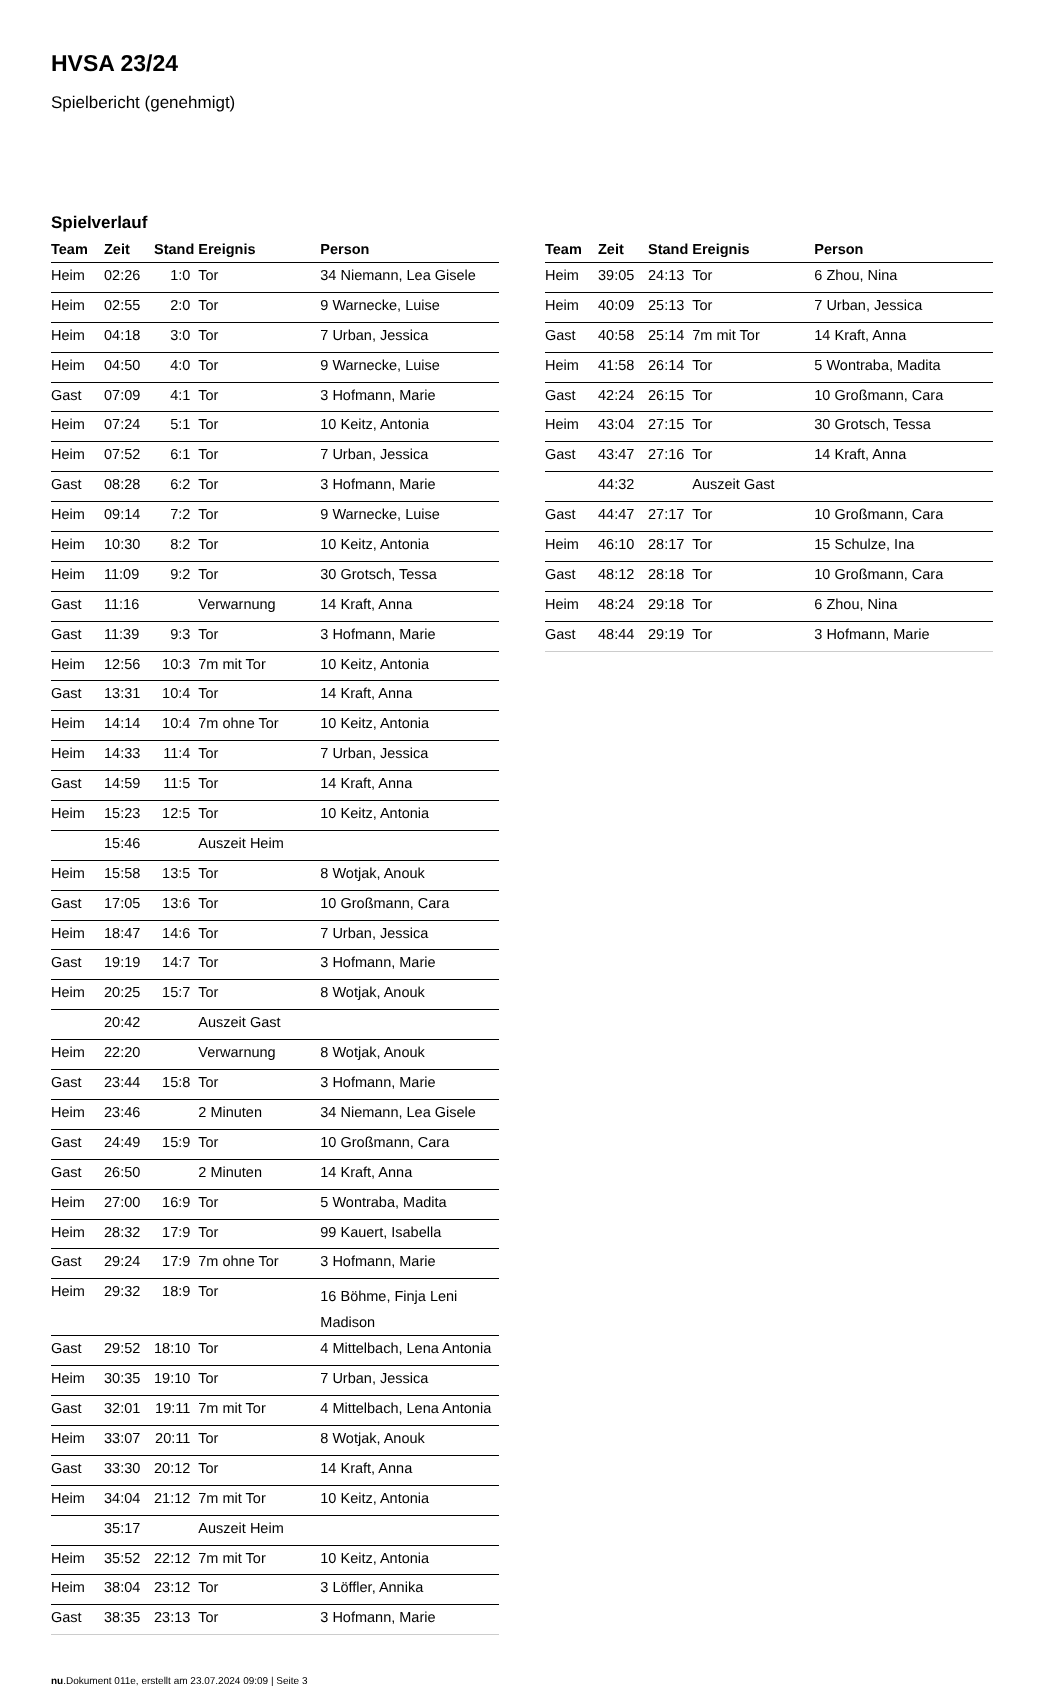HVSA 23/24
Spielbericht (genehmigt)
Spielverlauf
| Team | Zeit | Stand | Ereignis | Person |
| --- | --- | --- | --- | --- |
| Heim | 02:26 | 1:0 | Tor | 34 Niemann, Lea Gisele |
| Heim | 02:55 | 2:0 | Tor | 9 Warnecke, Luise |
| Heim | 04:18 | 3:0 | Tor | 7 Urban, Jessica |
| Heim | 04:50 | 4:0 | Tor | 9 Warnecke, Luise |
| Gast | 07:09 | 4:1 | Tor | 3 Hofmann, Marie |
| Heim | 07:24 | 5:1 | Tor | 10 Keitz, Antonia |
| Heim | 07:52 | 6:1 | Tor | 7 Urban, Jessica |
| Gast | 08:28 | 6:2 | Tor | 3 Hofmann, Marie |
| Heim | 09:14 | 7:2 | Tor | 9 Warnecke, Luise |
| Heim | 10:30 | 8:2 | Tor | 10 Keitz, Antonia |
| Heim | 11:09 | 9:2 | Tor | 30 Grotsch, Tessa |
| Gast | 11:16 | | Verwarnung | 14 Kraft, Anna |
| Gast | 11:39 | 9:3 | Tor | 3 Hofmann, Marie |
| Heim | 12:56 | 10:3 | 7m mit Tor | 10 Keitz, Antonia |
| Gast | 13:31 | 10:4 | Tor | 14 Kraft, Anna |
| Heim | 14:14 | 10:4 | 7m ohne Tor | 10 Keitz, Antonia |
| Heim | 14:33 | 11:4 | Tor | 7 Urban, Jessica |
| Gast | 14:59 | 11:5 | Tor | 14 Kraft, Anna |
| Heim | 15:23 | 12:5 | Tor | 10 Keitz, Antonia |
| | 15:46 | | Auszeit Heim | |
| Heim | 15:58 | 13:5 | Tor | 8 Wotjak, Anouk |
| Gast | 17:05 | 13:6 | Tor | 10 Großmann, Cara |
| Heim | 18:47 | 14:6 | Tor | 7 Urban, Jessica |
| Gast | 19:19 | 14:7 | Tor | 3 Hofmann, Marie |
| Heim | 20:25 | 15:7 | Tor | 8 Wotjak, Anouk |
| | 20:42 | | Auszeit Gast | |
| Heim | 22:20 | | Verwarnung | 8 Wotjak, Anouk |
| Gast | 23:44 | 15:8 | Tor | 3 Hofmann, Marie |
| Heim | 23:46 | | 2 Minuten | 34 Niemann, Lea Gisele |
| Gast | 24:49 | 15:9 | Tor | 10 Großmann, Cara |
| Gast | 26:50 | | 2 Minuten | 14 Kraft, Anna |
| Heim | 27:00 | 16:9 | Tor | 5 Wontraba, Madita |
| Heim | 28:32 | 17:9 | Tor | 99 Kauert, Isabella |
| Gast | 29:24 | 17:9 | 7m ohne Tor | 3 Hofmann, Marie |
| Heim | 29:32 | 18:9 | Tor | 16 Böhme, Finja Leni Madison |
| Gast | 29:52 | 18:10 | Tor | 4 Mittelbach, Lena Antonia |
| Heim | 30:35 | 19:10 | Tor | 7 Urban, Jessica |
| Gast | 32:01 | 19:11 | 7m mit Tor | 4 Mittelbach, Lena Antonia |
| Heim | 33:07 | 20:11 | Tor | 8 Wotjak, Anouk |
| Gast | 33:30 | 20:12 | Tor | 14 Kraft, Anna |
| Heim | 34:04 | 21:12 | 7m mit Tor | 10 Keitz, Antonia |
| | 35:17 | | Auszeit Heim | |
| Heim | 35:52 | 22:12 | 7m mit Tor | 10 Keitz, Antonia |
| Heim | 38:04 | 23:12 | Tor | 3 Löffler, Annika |
| Gast | 38:35 | 23:13 | Tor | 3 Hofmann, Marie |
| Team | Zeit | Stand | Ereignis | Person |
| --- | --- | --- | --- | --- |
| Heim | 39:05 | 24:13 | Tor | 6 Zhou, Nina |
| Heim | 40:09 | 25:13 | Tor | 7 Urban, Jessica |
| Gast | 40:58 | 25:14 | 7m mit Tor | 14 Kraft, Anna |
| Heim | 41:58 | 26:14 | Tor | 5 Wontraba, Madita |
| Gast | 42:24 | 26:15 | Tor | 10 Großmann, Cara |
| Heim | 43:04 | 27:15 | Tor | 30 Grotsch, Tessa |
| Gast | 43:47 | 27:16 | Tor | 14 Kraft, Anna |
| | 44:32 | | Auszeit Gast | |
| Gast | 44:47 | 27:17 | Tor | 10 Großmann, Cara |
| Heim | 46:10 | 28:17 | Tor | 15 Schulze, Ina |
| Gast | 48:12 | 28:18 | Tor | 10 Großmann, Cara |
| Heim | 48:24 | 29:18 | Tor | 6 Zhou, Nina |
| Gast | 48:44 | 29:19 | Tor | 3 Hofmann, Marie |
nu.Dokument 011e, erstellt am 23.07.2024 09:09 | Seite 3